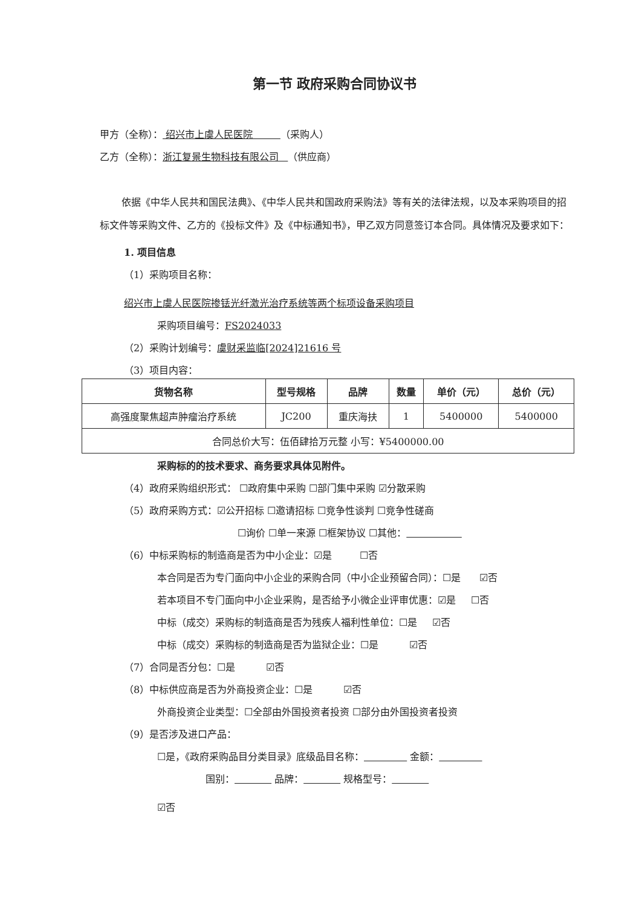第一节 政府采购合同协议书
甲方（全称）： 绍兴市上虞人民医院 （采购人）
乙方（全称）：浙江复景生物科技有限公司 （供应商）
依据《中华人民共和国民法典》、《中华人民共和国政府采购法》等有关的法律法规，以及本采购项目的招标文件等采购文件、乙方的《投标文件》及《中标通知书》，甲乙双方同意签订本合同。具体情况及要求如下：
1. 项目信息
（1）采购项目名称：
绍兴市上虞人民医院掺铥光纤激光治疗系统等两个标项设备采购项目
采购项目编号：FS2024033
（2）采购计划编号：虞财采监临[2024]21616 号
（3）项目内容：
| 货物名称 | 型号规格 | 品牌 | 数量 | 单价（元） | 总价（元） |
| --- | --- | --- | --- | --- | --- |
| 高强度聚焦超声肿瘤治疗系统 | JC200 | 重庆海扶 | 1 | 5400000 | 5400000 |
| 合同总价大写：伍佰肆拾万元整 小写：¥5400000.00 | | | | | |
采购标的的技术要求、商务要求具体见附件。
（4）政府采购组织形式： ☐政府集中采购 ☐部门集中采购 ☑分散采购
（5）政府采购方式：☑公开招标 ☐邀请招标 ☐竞争性谈判 ☐竞争性磋商
☐询价 ☐单一来源 ☐框架协议 ☐其他：
（6）中标采购标的制造商是否为中小企业：☑是 ☐否
本合同是否为专门面向中小企业的采购合同（中小企业预留合同）：☐是 ☑否
若本项目不专门面向中小企业采购，是否给予小微企业评审优惠：☑是 ☐否
中标（成交）采购标的制造商是否为残疾人福利性单位：☐是 ☑否
中标（成交）采购标的制造商是否为监狱企业：☐是 ☑否
（7）合同是否分包：☐是 ☑否
（8）中标供应商是否为外商投资企业：☐是 ☑否
外商投资企业类型：☐全部由外国投资者投资 ☐部分由外国投资者投资
（9）是否涉及进口产品：
☐是，《政府采购品目分类目录》底级品目名称： 金额：
国别： 品牌： 规格型号：
☑否